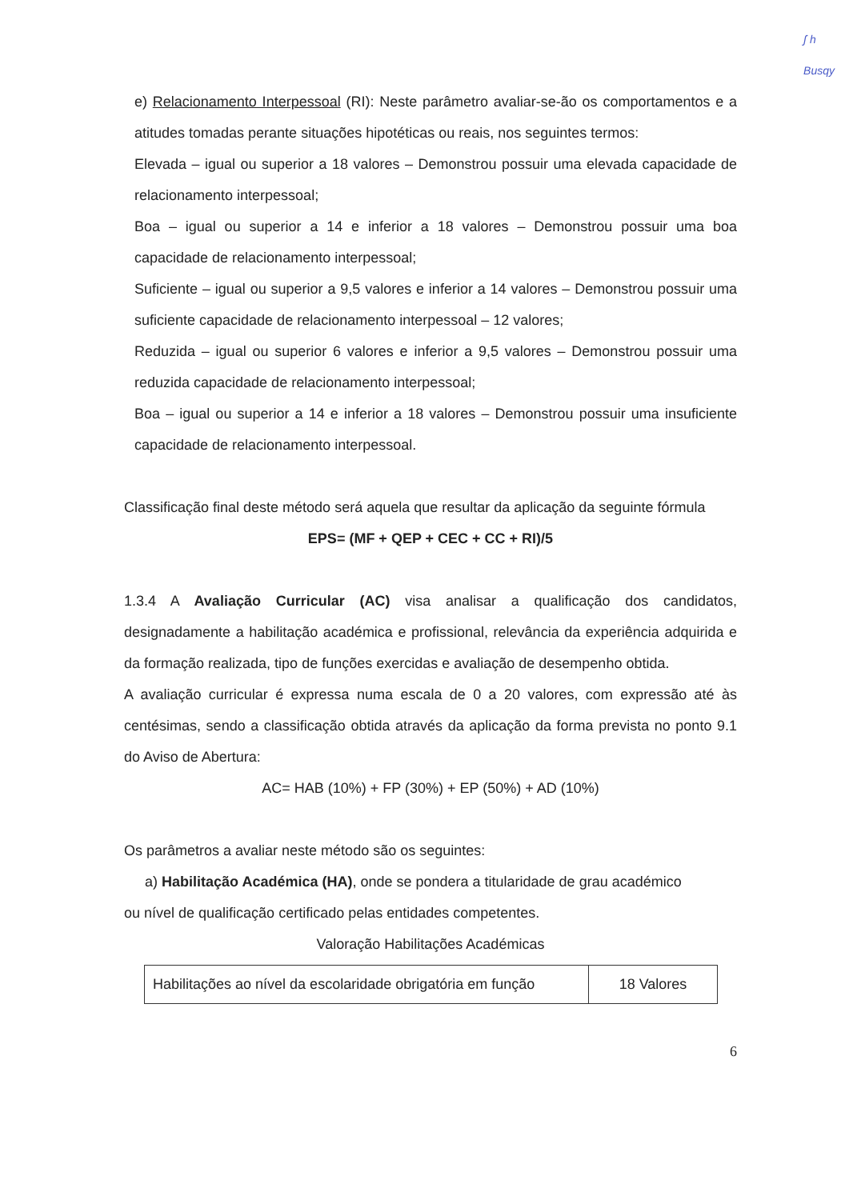ʃ h
Busqy
e) Relacionamento Interpessoal (RI): Neste parâmetro avaliar-se-ão os comportamentos e a atitudes tomadas perante situações hipotéticas ou reais, nos seguintes termos:
Elevada – igual ou superior a 18 valores – Demonstrou possuir uma elevada capacidade de relacionamento interpessoal;
Boa – igual ou superior a 14 e inferior a 18 valores – Demonstrou possuir uma boa capacidade de relacionamento interpessoal;
Suficiente – igual ou superior a 9,5 valores e inferior a 14 valores – Demonstrou possuir uma suficiente capacidade de relacionamento interpessoal – 12 valores;
Reduzida – igual ou superior 6 valores e inferior a 9,5 valores – Demonstrou possuir uma reduzida capacidade de relacionamento interpessoal;
Boa – igual ou superior a 14 e inferior a 18 valores – Demonstrou possuir uma insuficiente capacidade de relacionamento interpessoal.
Classificação final deste método será aquela que resultar da aplicação da seguinte fórmula
EPS= (MF + QEP + CEC + CC + RI)/5
1.3.4 A Avaliação Curricular (AC) visa analisar a qualificação dos candidatos, designadamente a habilitação académica e profissional, relevância da experiência adquirida e da formação realizada, tipo de funções exercidas e avaliação de desempenho obtida.
A avaliação curricular é expressa numa escala de 0 a 20 valores, com expressão até às centésimas, sendo a classificação obtida através da aplicação da forma prevista no ponto 9.1 do Aviso de Abertura:
AC= HAB (10%) + FP (30%) + EP (50%) + AD (10%)
Os parâmetros a avaliar neste método são os seguintes:
a) Habilitação Académica (HA), onde se pondera a titularidade de grau académico
ou nível de qualificação certificado pelas entidades competentes.
Valoração Habilitações Académicas
| Habilitações ao nível da escolaridade obrigatória em função | 18 Valores |
6